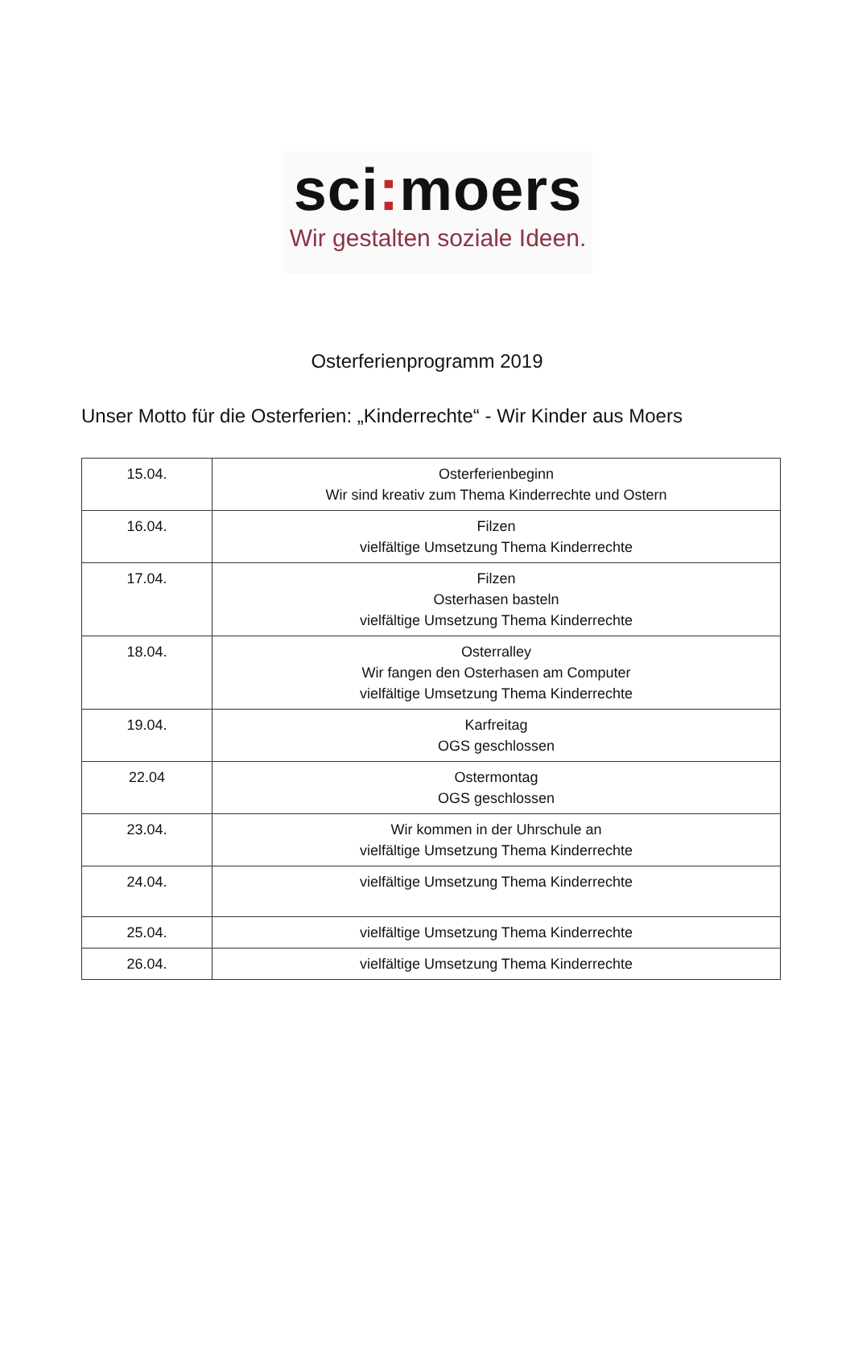sci: moers
Wir gestalten soziale Ideen.
Osterferienprogramm 2019
Unser Motto für die Osterferien: „Kinderrechte“ - Wir Kinder aus Moers
| 15.04. | Osterferienbeginn Wir sind kreativ zum Thema Kinderrechte und Ostern |
| 16.04. | Filzen vielfältige Umsetzung Thema Kinderrechte |
| 17.04. | Filzen Osterhasen basteln vielfältige Umsetzung Thema Kinderrechte |
| 18.04. | Osterralley Wir fangen den Osterhasen am Computer vielfältige Umsetzung Thema Kinderrechte |
| 19.04. | Karfreitag OGS geschlossen |
| 22.04 | Ostermontag OGS geschlossen |
| 23.04. | Wir kommen in der Uhrschule an vielfältige Umsetzung Thema Kinderrechte |
| 24.04. | vielfältige Umsetzung Thema Kinderrechte |
| 25.04. | vielfältige Umsetzung Thema Kinderrechte |
| 26.04. | vielfältige Umsetzung Thema Kinderrechte |